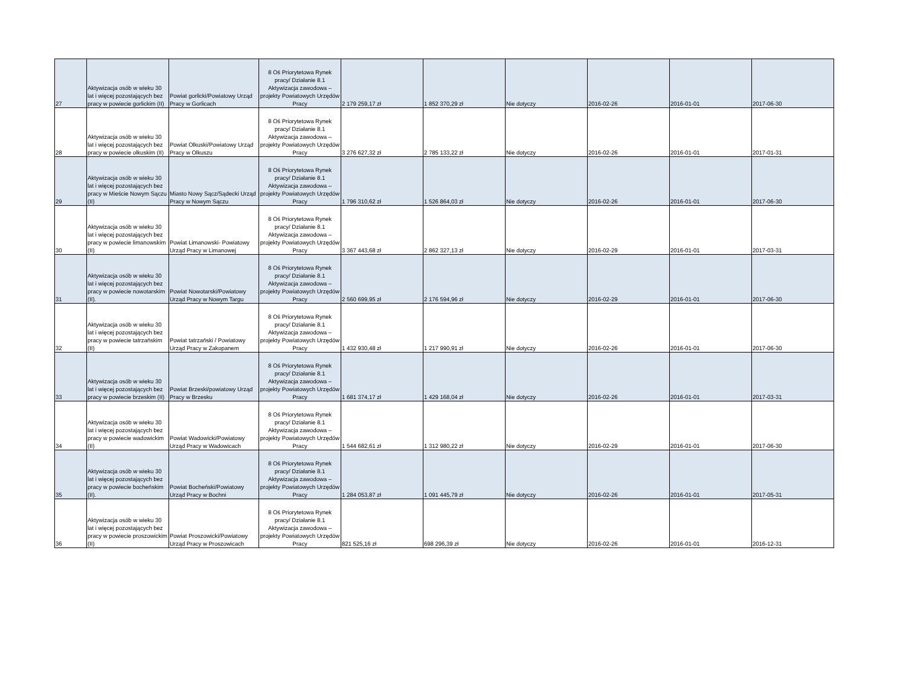| 27 | Aktywizacja osób w wieku 30 lat i więcej pozostających bez pracy w powiecie gorlickim (II) | Powiat gorlicki/Powiatowy Urząd Pracy w Gorlicach | 8 Oś Priorytetowa Rynek pracy/ Działanie 8.1 Aktywizacja zawodowa – projekty Powiatowych Urzędów Pracy | 2 179 259,17 zł | 1 852 370,29 zł | Nie dotyczy | 2016-02-26 | 2016-01-01 | 2017-06-30 |
| 28 | Aktywizacja osób w wieku 30 lat i więcej pozostających bez pracy w powiecie olkuskim (II) | Powiat Olkuski/Powiatowy Urząd Pracy w Olkuszu | 8 Oś Priorytetowa Rynek pracy/ Działanie 8.1 Aktywizacja zawodowa – projekty Powiatowych Urzędów Pracy | 3 276 627,32 zł | 2 785 133,22 zł | Nie dotyczy | 2016-02-26 | 2016-01-01 | 2017-01-31 |
| 29 | Aktywizacja osób w wieku 30 lat i więcej pozostających bez pracy w Mieście Nowym Sączu (II) | Miasto Nowy Sącz/Sądecki Urząd Pracy w Nowym Sączu | 8 Oś Priorytetowa Rynek pracy/ Działanie 8.1 Aktywizacja zawodowa – projekty Powiatowych Urzędów Pracy | 1 796 310,62 zł | 1 526 864,03 zł | Nie dotyczy | 2016-02-26 | 2016-01-01 | 2017-06-30 |
| 30 | Aktywizacja osób w wieku 30 lat i więcej pozostających bez pracy w powiecie limanowskim (II) | Powiat Limanowski- Powiatowy Urząd Pracy w Limanowej | 8 Oś Priorytetowa Rynek pracy/ Działanie 8.1 Aktywizacja zawodowa – projekty Powiatowych Urzędów Pracy | 3 367 443,68 zł | 2 862 327,13 zł | Nie dotyczy | 2016-02-29 | 2016-01-01 | 2017-03-31 |
| 31 | Aktywizacja osób w wieku 30 lat i więcej pozostających bez pracy w powiecie nowotarskim (II). | Powiat Nowotarski/Powiatowy Urząd Pracy w Nowym Targu | 8 Oś Priorytetowa Rynek pracy/ Działanie 8.1 Aktywizacja zawodowa – projekty Powiatowych Urzędów Pracy | 2 560 699,95 zł | 2 176 594,96 zł | Nie dotyczy | 2016-02-29 | 2016-01-01 | 2017-06-30 |
| 32 | Aktywizacja osób w wieku 30 lat i więcej pozostających bez pracy w powiecie tatrzańskim (II) | Powiat tatrzański / Powiatowy Urząd Pracy w Zakopanem | 8 Oś Priorytetowa Rynek pracy/ Działanie 8.1 Aktywizacja zawodowa – projekty Powiatowych Urzędów Pracy | 1 432 930,48 zł | 1 217 990,91 zł | Nie dotyczy | 2016-02-26 | 2016-01-01 | 2017-06-30 |
| 33 | Aktywizacja osób w wieku 30 lat i więcej pozostających bez pracy w powiecie brzeskim (II) | Powiat Brzeski/powiatowy Urząd Pracy w Brzesku | 8 Oś Priorytetowa Rynek pracy/ Działanie 8.1 Aktywizacja zawodowa – projekty Powiatowych Urzędów Pracy | 1 681 374,17 zł | 1 429 168,04 zł | Nie dotyczy | 2016-02-26 | 2016-01-01 | 2017-03-31 |
| 34 | Aktywizacja osób w wieku 30 lat i więcej pozostających bez pracy w powiecie wadowickim (II) | Powiat Wadowicki/Powiatowy Urząd Pracy w Wadowicach | 8 Oś Priorytetowa Rynek pracy/ Działanie 8.1 Aktywizacja zawodowa – projekty Powiatowych Urzędów Pracy | 1 544 682,61 zł | 1 312 980,22 zł | Nie dotyczy | 2016-02-29 | 2016-01-01 | 2017-06-30 |
| 35 | Aktywizacja osób w wieku 30 lat i więcej pozostających bez pracy w powiecie bocheńskim (II). | Powiat Bocheński/Powiatowy Urząd Pracy w Bochni | 8 Oś Priorytetowa Rynek pracy/ Działanie 8.1 Aktywizacja zawodowa – projekty Powiatowych Urzędów Pracy | 1 284 053,87 zł | 1 091 445,79 zł | Nie dotyczy | 2016-02-26 | 2016-01-01 | 2017-05-31 |
| 36 | Aktywizacja osób w wieku 30 lat i więcej pozostających bez pracy w powiecie proszowickim (II) | Powiat Proszowicki/Powiatowy Urząd Pracy w Proszowicach | 8 Oś Priorytetowa Rynek pracy/ Działanie 8.1 Aktywizacja zawodowa – projekty Powiatowych Urzędów Pracy | 821 525,16 zł | 698 296,39 zł | Nie dotyczy | 2016-02-26 | 2016-01-01 | 2016-12-31 |